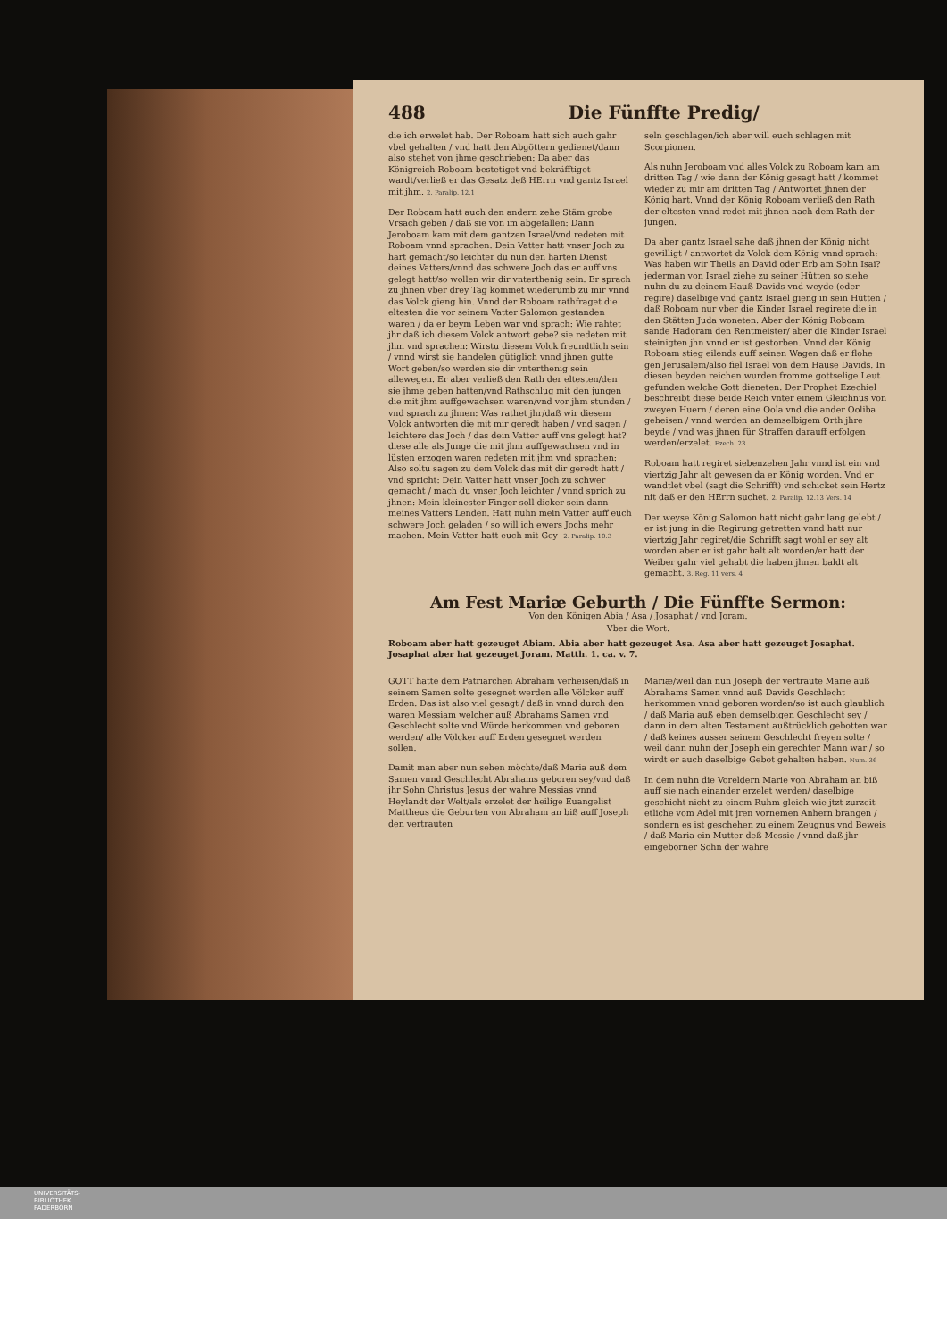488 Die Fünffte Predig/
die ich erwelet hab. Der Roboam hatt sich auch gahr vbel gehalten / vnd hatt den Abgöttern gedienet/dann also stehet von jhme geschrieben: Da aber das Königreich Roboam bestetiget vnd bekräfftiget wardt/verließ er das Gesatz deß HErrn vnd gantz Israel mit jhm. 2. Paralip. 12.1
Der Roboam hatt auch den andern zehe Stäm grobe Vrsach geben / daß sie von im abgefallen: Dann Jeroboam kam mit dem gantzen Israel/vnd redeten mit Roboam vnnd sprachen: Dein Vatter hatt vnser Joch zu hart gemacht/so leichter du nun den harten Dienst deines Vatters/vnnd das schwere Joch das er auff vns gelegt hatt/so wollen wir dir vnterthenig sein. Er sprach zu jhnen vber drey Tag kommet wiederumb zu mir vnnd das Volck gieng hin. Vnnd der Roboam rathfraget die eltesten die vor seinem Vatter Salomon gestanden waren / da er beym Leben war vnd sprach: Wie rahtet jhr daß ich diesem Volck antwort gebe? sie redeten mit jhm vnd sprachen: Wirstu diesem Volck freundtlich sein / vnnd wirst sie handelen gütiglich vnnd jhnen gutte Wort geben/so werden sie dir vnterthenig sein allewegen. Er aber verließ den Rath der eltesten/den sie jhme geben hatten/vnd Rathschlug mit den jungen die mit jhm auffgewachsen waren/vnd vor jhm stunden / vnd sprach zu jhnen: Was rathet jhr/daß wir diesem Volck antworten die mit mir geredt haben / vnd sagen / leichtere das Joch / das dein Vatter auff vns gelegt hat? diese alle als Junge die mit jhm auffgewachsen vnd in lüsten erzogen waren redeten mit jhm vnd sprachen: Also soltu sagen zu dem Volck das mit dir geredt hatt / vnd spricht: Dein Vatter hatt vnser Joch zu schwer gemacht / mach du vnser Joch leichter / vnnd sprich zu jhnen: Mein kleinester Finger soll dicker sein dann meines Vatters Lenden. Hatt nuhn mein Vatter auff euch schwere Joch geladen / so will ich ewers Jochs mehr machen. Mein Vatter hatt euch mit Gey- 2. Paralip. 10.3
seln geschlagen/ich aber will euch schlagen mit Scorpionen.
Als nuhn Jeroboam vnd alles Volck zu Roboam kam am dritten Tag / wie dann der König gesagt hatt / kommet wieder zu mir am dritten Tag / Antwortet jhnen der König hart. Vnnd der König Roboam verließ den Rath der eltesten vnnd redet mit jhnen nach dem Rath der jungen.
Da aber gantz Israel sahe daß jhnen der König nicht gewilligt / antwortet dz Volck dem König vnnd sprach: Was haben wir Theils an David oder Erb am Sohn Isai? jederman von Israel ziehe zu seiner Hütten so siehe nuhn du zu deinem Hauß Davids vnd weyde (oder regire) daselbige vnd gantz Israel gieng in sein Hütten / daß Roboam nur vber die Kinder Israel regirete die in den Stätten Juda woneten: Aber der König Roboam sande Hadoram den Rentmeister/ aber die Kinder Israel steinigten jhn vnnd er ist gestorben. Vnnd der König Roboam stieg eilends auff seinen Wagen daß er flohe gen Jerusalem/also fiel Israel von dem Hause Davids. In diesen beyden reichen wurden fromme gottselige Leut gefunden welche Gott dieneten. Der Prophet Ezechiel beschreibt diese beide Reich vnter einem Gleichnus von zweyen Huern / deren eine Oola vnd die ander Ooliba geheisen / vnnd werden an demselbigem Orth jhre beyde / vnd was jhnen für Straffen darauff erfolgen werden/erzelet. Ezech. 23
Roboam hatt regiret siebenzehen Jahr vnnd ist ein vnd viertzig Jahr alt gewesen da er König worden. Vnd er wandtlet vbel (sagt die Schrifft) vnd schicket sein Hertz nit daß er den HErrn suchet. 2. Paralip. 12.13 Vers. 14
Der weyse König Salomon hatt nicht gahr lang gelebt / er ist jung in die Regirung getretten vnnd hatt nur viertzig Jahr regiret/die Schrifft sagt wohl er sey alt worden aber er ist gahr balt alt worden/er hatt der Weiber gahr viel gehabt die haben jhnen baldt alt gemacht. 3. Reg. 11 vers. 4
Am Fest Mariæ Geburth / Die Fünffte Sermon:
Von den Königen Abia / Asa / Josaphat / vnd Joram.
Vber die Wort:
Roboam aber hatt gezeuget Abiam. Abia aber hatt gezeuget Asa. Asa aber hatt gezeuget Josaphat. Josaphat aber hat gezeuget Joram. Matth. 1. ca. v. 7.
GOTT hatte dem Patriarchen Abraham verheisen/daß in seinem Samen solte gesegnet werden alle Völcker auff Erden. Das ist also viel gesagt / daß in vnnd durch den waren Messiam welcher auß Abrahams Samen vnd Geschlecht solte vnd Würde herkommen vnd geboren werden/ alle Völcker auff Erden gesegnet werden sollen.
Damit man aber nun sehen möchte/daß Maria auß dem Samen vnnd Geschlecht Abrahams geboren sey/vnd daß jhr Sohn Christus Jesus der wahre Messias vnnd Heylandt der Welt/als erzelet der heilige Euangelist Mattheus die Geburten von Abraham an biß auff Joseph den vertrauten
Mariæ/weil dan nun Joseph der vertraute Marie auß Abrahams Samen vnnd auß Davids Geschlecht herkommen vnnd geboren worden/so ist auch glaublich / daß Maria auß eben demselbigen Geschlecht sey / dann in dem alten Testament außtrücklich gebotten war / daß keines ausser seinem Geschlecht freyen solte / weil dann nuhn der Joseph ein gerechter Mann war / so wirdt er auch daselbige Gebot gehalten haben. Num. 36
In dem nuhn die Voreldern Marie von Abraham an biß auff sie nach einander erzelet werden/ daselbige geschicht nicht zu einem Ruhm gleich wie jtzt zurzeit etliche vom Adel mit jren vornemen Anhern brangen / sondern es ist geschehen zu einem Zeugnus vnd Beweis / daß Maria ein Mutter deß Messie / vnnd daß jhr eingeborner Sohn der wahre
UNIVERSITÄTS-
BIBLIOTHEK
PADERBORN